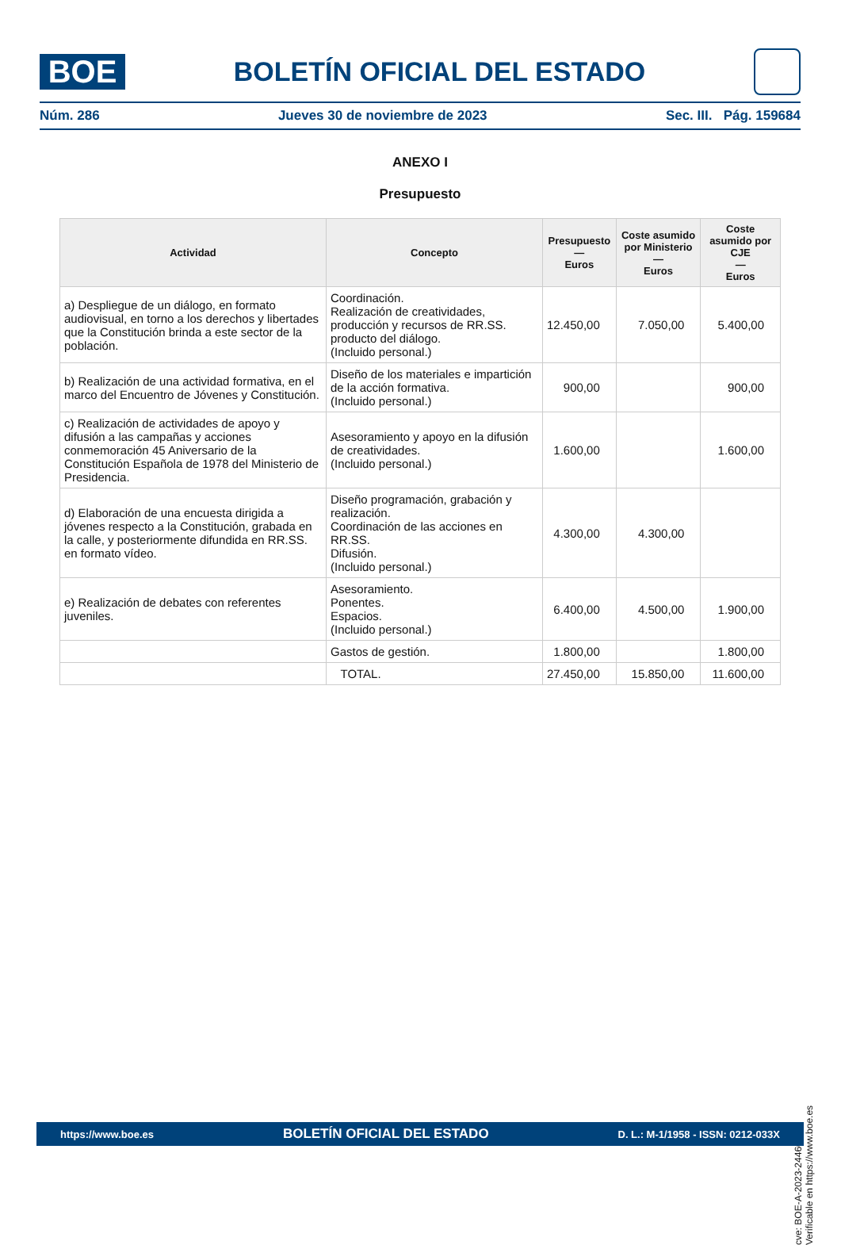BOE
BOLETÍN OFICIAL DEL ESTADO
Núm. 286 Jueves 30 de noviembre de 2023 Sec. III. Pág. 159684
ANEXO I
Presupuesto
| Actividad | Concepto | Presupuesto — Euros | Coste asumido por Ministerio — Euros | Coste asumido por CJE — Euros |
| --- | --- | --- | --- | --- |
| a) Despliegue de un diálogo, en formato audiovisual, en torno a los derechos y libertades que la Constitución brinda a este sector de la población. | Coordinación. Realización de creatividades, producción y recursos de RR.SS. producto del diálogo. (Incluido personal.) | 12.450,00 | 7.050,00 | 5.400,00 |
| b) Realización de una actividad formativa, en el marco del Encuentro de Jóvenes y Constitución. | Diseño de los materiales e impartición de la acción formativa. (Incluido personal.) | 900,00 | | 900,00 |
| c) Realización de actividades de apoyo y difusión a las campañas y acciones conmemoración 45 Aniversario de la Constitución Española de 1978 del Ministerio de Presidencia. | Asesoramiento y apoyo en la difusión de creatividades. (Incluido personal.) | 1.600,00 | | 1.600,00 |
| d) Elaboración de una encuesta dirigida a jóvenes respecto a la Constitución, grabada en la calle, y posteriormente difundida en RR.SS. en formato vídeo. | Diseño programación, grabación y realización. Coordinación de las acciones en RR.SS. Difusión. (Incluido personal.) | 4.300,00 | 4.300,00 | |
| e) Realización de debates con referentes juveniles. | Asesoramiento. Ponentes. Espacios. (Incluido personal.) | 6.400,00 | 4.500,00 | 1.900,00 |
| | Gastos de gestión. | 1.800,00 | | 1.800,00 |
| | TOTAL. | 27.450,00 | 15.850,00 | 11.600,00 |
cve: BOE-A-2023-24460
Verificable en https://www.boe.es
https://www.boe.es BOLETÍN OFICIAL DEL ESTADO D. L.: M-1/1958 - ISSN: 0212-033X